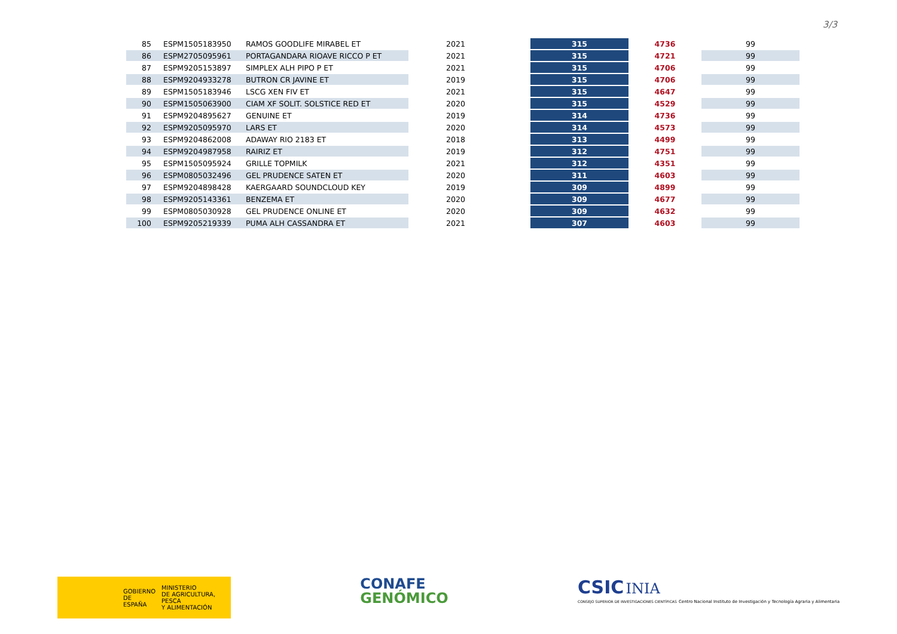3/3
| 85 | ESPM1505183950 | RAMOS GOODLIFE MIRABEL ET | 2021 | 315 | 4736 | 99 |
| 86 | ESPM2705095961 | PORTAGANDARA RIOAVE RICCO P ET | 2021 | 315 | 4721 | 99 |
| 87 | ESPM9205153897 | SIMPLEX ALH PIPO P ET | 2021 | 315 | 4706 | 99 |
| 88 | ESPM9204933278 | BUTRON CR JAVINE ET | 2019 | 315 | 4706 | 99 |
| 89 | ESPM1505183946 | LSCG XEN FIV ET | 2021 | 315 | 4647 | 99 |
| 90 | ESPM1505063900 | CIAM XF SOLIT. SOLSTICE RED ET | 2020 | 315 | 4529 | 99 |
| 91 | ESPM9204895627 | GENUINE ET | 2019 | 314 | 4736 | 99 |
| 92 | ESPM9205095970 | LARS ET | 2020 | 314 | 4573 | 99 |
| 93 | ESPM9204862008 | ADAWAY RIO 2183 ET | 2018 | 313 | 4499 | 99 |
| 94 | ESPM9204987958 | RAIRIZ ET | 2019 | 312 | 4751 | 99 |
| 95 | ESPM1505095924 | GRILLE TOPMILK | 2021 | 312 | 4351 | 99 |
| 96 | ESPM0805032496 | GEL PRUDENCE SATEN ET | 2020 | 311 | 4603 | 99 |
| 97 | ESPM9204898428 | KAERGAARD SOUNDCLOUD KEY | 2019 | 309 | 4899 | 99 |
| 98 | ESPM9205143361 | BENZEMA ET | 2020 | 309 | 4677 | 99 |
| 99 | ESPM0805030928 | GEL PRUDENCE ONLINE ET | 2020 | 309 | 4632 | 99 |
| 100 | ESPM9205219339 | PUMA ALH CASSANDRA ET | 2021 | 307 | 4603 | 99 |
GOBIERNO
DE ESPAÑA MINISTERIO
DE AGRICULTURA, PESCA
Y ALIMENTACIÓN
CONAFE
GENÓMICO
CSIC INIA
CONSEJO SUPERIOR DE INVESTIGACIONES CIENTÍFICAS Centro Nacional Instituto de Investigación y Tecnología Agraria y Alimentaria